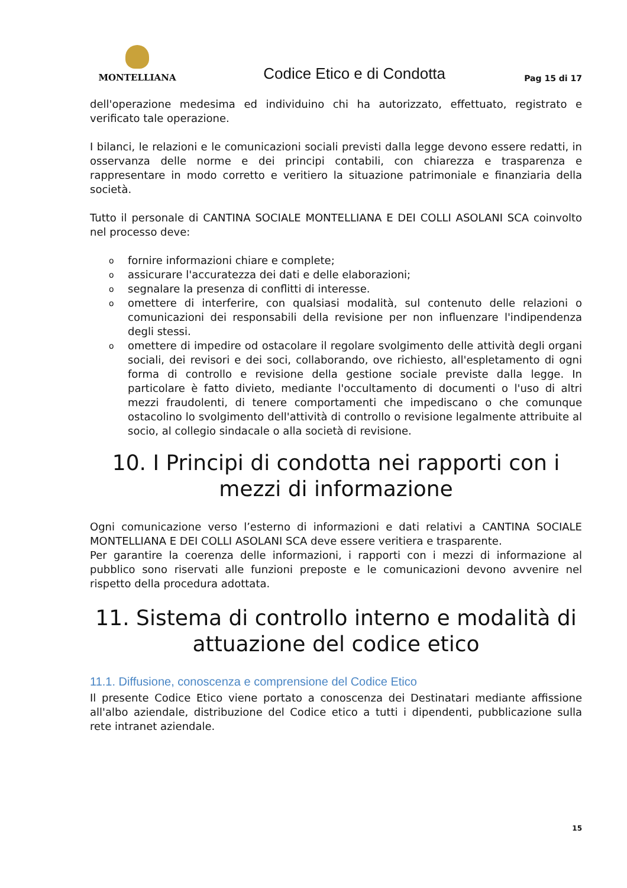MONTELLIANA
Codice Etico e di Condotta
Pag 15 di 17
dell'operazione medesima ed individuino chi ha autorizzato, effettuato, registrato e verificato tale operazione.
I bilanci, le relazioni e le comunicazioni sociali previsti dalla legge devono essere redatti, in osservanza delle norme e dei principi contabili, con chiarezza e trasparenza e rappresentare in modo corretto e veritiero la situazione patrimoniale e finanziaria della società.
Tutto il personale di CANTINA SOCIALE MONTELLIANA E DEI COLLI ASOLANI SCA coinvolto nel processo deve:
ofornire informazioni chiare e complete;
oassicurare l'accuratezza dei dati e delle elaborazioni;
osegnalare la presenza di conflitti di interesse.
oomettere di interferire, con qualsiasi modalità, sul contenuto delle relazioni o comunicazioni dei responsabili della revisione per non influenzare l'indipendenza degli stessi.
oomettere di impedire od ostacolare il regolare svolgimento delle attività degli organi sociali, dei revisori e dei soci, collaborando, ove richiesto, all'espletamento di ogni forma di controllo e revisione della gestione sociale previste dalla legge. In particolare è fatto divieto, mediante l'occultamento di documenti o l'uso di altri mezzi fraudolenti, di tenere comportamenti che impediscano o che comunque ostacolino lo svolgimento dell'attività di controllo o revisione legalmente attribuite al socio, al collegio sindacale o alla società di revisione.
10. I Principi di condotta nei rapporti con i mezzi di informazione
Ogni comunicazione verso l’esterno di informazioni e dati relativi a CANTINA SOCIALE MONTELLIANA E DEI COLLI ASOLANI SCA deve essere veritiera e trasparente.
Per garantire la coerenza delle informazioni, i rapporti con i mezzi di informazione al pubblico sono riservati alle funzioni preposte e le comunicazioni devono avvenire nel rispetto della procedura adottata.
11. Sistema di controllo interno e modalità di attuazione del codice etico
11.1. Diffusione, conoscenza e comprensione del Codice Etico
Il presente Codice Etico viene portato a conoscenza dei Destinatari mediante affissione all'albo aziendale, distribuzione del Codice etico a tutti i dipendenti, pubblicazione sulla rete intranet aziendale.
15